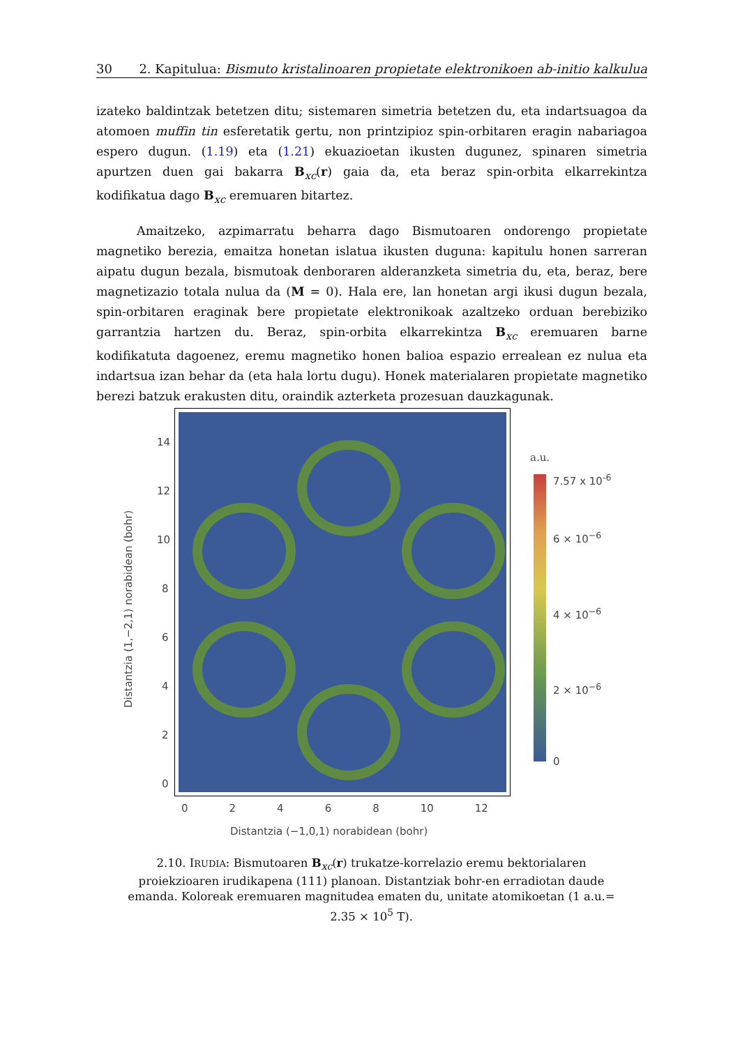30 2. Kapitulua: Bismuto kristalinoaren propietate elektronikoen ab-initio kalkulua
izateko baldintzak betetzen ditu; sistemaren simetria betetzen du, eta indartsuagoa da atomoen muffin tin esferetatik gertu, non printzipioz spin-orbitaren eragin nabariagoa espero dugun. (1.19) eta (1.21) ekuazioetan ikusten dugunez, spinaren simetria apurtzen duen gai bakarra B<sub>xc</sub>(r) gaia da, eta beraz spin-orbita elkarrekintza kodifikatua dago B<sub>xc</sub> eremuaren bitartez.
Amaitzeko, azpimarratu beharra dago Bismutoaren ondorengo propietate magnetiko berezia, emaitza honetan islatua ikusten duguna: kapitulu honen sarreran aipatu dugun bezala, bismutoak denboraren alderanzketa simetria du, eta, beraz, bere magnetizazio totala nulua da (M = 0). Hala ere, lan honetan argi ikusi dugun bezala, spin-orbitaren eraginak bere propietate elektronikoak azaltzeko orduan berebiziko garrantzia hartzen du. Beraz, spin-orbita elkarrekintza B<sub>xc</sub> eremuaren barne kodifikatuta dagoenez, eremu magnetiko honen balioa espazio errealean ez nulua eta indartsua izan behar da (eta hala lortu dugu). Honek materialaren propietate magnetiko berezi batzuk erakusten ditu, oraindik azterketa prozesuan dauzkagunak.
a.u.
7.57 x 10<sup>-6</sup>
6 × 10<sup>−6</sup>
4 × 10<sup>−6</sup>
2 × 10<sup>−6</sup>
0
14
12
10
8
6
4
2
0
Distantzia (1,−2,1) norabidean (bohr)
0 2 4 6 8 10 12
Distantzia (−1,0,1) norabidean (bohr)
2.10. IRUDIA: Bismutoaren B<sub>xc</sub>(r) trukatze-korrelazio eremu bektorialaren proiekzioaren irudikapena (111) planoan. Distantziak bohr-en erradiotan daude emanda. Koloreak eremuaren magnitudea ematen du, unitate atomikoetan (1 a.u.= 2.35 × 10<sup>5</sup> T).